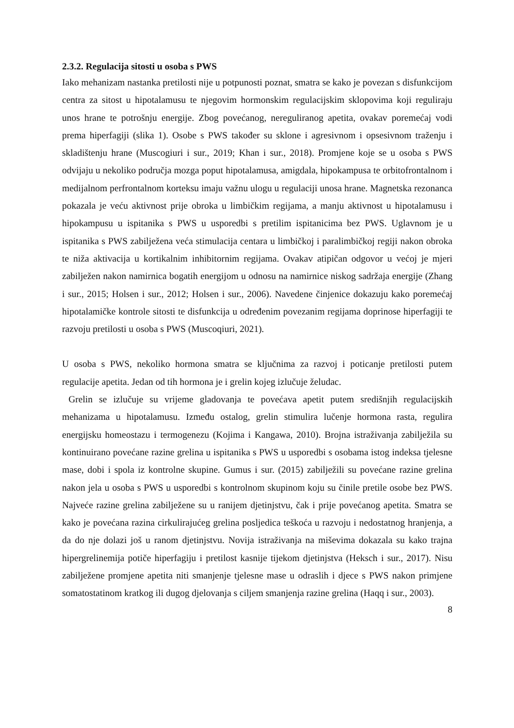2.3.2. Regulacija sitosti u osoba s PWS
Iako mehanizam nastanka pretilosti nije u potpunosti poznat, smatra se kako je povezan s disfunkcijom centra za sitost u hipotalamusu te njegovim hormonskim regulacijskim sklopovima koji reguliraju unos hrane te potrošnju energije. Zbog povećanog, nereguliranog apetita, ovakav poremećaj vodi prema hiperfagiji (slika 1). Osobe s PWS također su sklone i agresivnom i opsesivnom traženju i skladištenju hrane (Muscogiuri i sur., 2019; Khan i sur., 2018). Promjene koje se u osoba s PWS odvijaju u nekoliko područja mozga poput hipotalamusa, amigdala, hipokampusa te orbitofrontalnom i medijalnom perfrontalnom korteksu imaju važnu ulogu u regulaciji unosa hrane. Magnetska rezonanca pokazala je veću aktivnost prije obroka u limbičkim regijama, a manju aktivnost u hipotalamusu i hipokampusu u ispitanika s PWS u usporedbi s pretilim ispitanicima bez PWS. Uglavnom je u ispitanika s PWS zabilježena veća stimulacija centara u limbičkoj i paralimbičkoj regiji nakon obroka te niža aktivacija u kortikalnim inhibitornim regijama. Ovakav atipičan odgovor u većoj je mjeri zabilježen nakon namirnica bogatih energijom u odnosu na namirnice niskog sadržaja energije (Zhang i sur., 2015; Holsen i sur., 2012; Holsen i sur., 2006). Navedene činjenice dokazuju kako poremećaj hipotalamičke kontrole sitosti te disfunkcija u određenim povezanim regijama doprinose hiperfagiji te razvoju pretilosti u osoba s PWS (Muscoqiuri, 2021).
U osoba s PWS, nekoliko hormona smatra se ključnima za razvoj i poticanje pretilosti putem regulacije apetita. Jedan od tih hormona je i grelin kojeg izlučuje želudac.
Grelin se izlučuje su vrijeme gladovanja te povećava apetit putem središnjih regulacijskih mehanizama u hipotalamusu. Između ostalog, grelin stimulira lučenje hormona rasta, regulira energijsku homeostazu i termogenezu (Kojima i Kangawa, 2010). Brojna istraživanja zabilježila su kontinuirano povećane razine grelina u ispitanika s PWS u usporedbi s osobama istog indeksa tjelesne mase, dobi i spola iz kontrolne skupine. Gumus i sur. (2015) zabilježili su povećane razine grelina nakon jela u osoba s PWS u usporedbi s kontrolnom skupinom koju su činile pretile osobe bez PWS. Najveće razine grelina zabilježene su u ranijem djetinjstvu, čak i prije povećanog apetita. Smatra se kako je povećana razina cirkulirajućeg grelina posljedica teškoća u razvoju i nedostatnog hranjenja, a da do nje dolazi još u ranom djetinjstvu. Novija istraživanja na miševima dokazala su kako trajna hipergrelinemija potiče hiperfagiju i pretilost kasnije tijekom djetinjstva (Heksch i sur., 2017). Nisu zabilježene promjene apetita niti smanjenje tjelesne mase u odraslih i djece s PWS nakon primjene somatostatinom kratkog ili dugog djelovanja s ciljem smanjenja razine grelina (Haqq i sur., 2003).
8